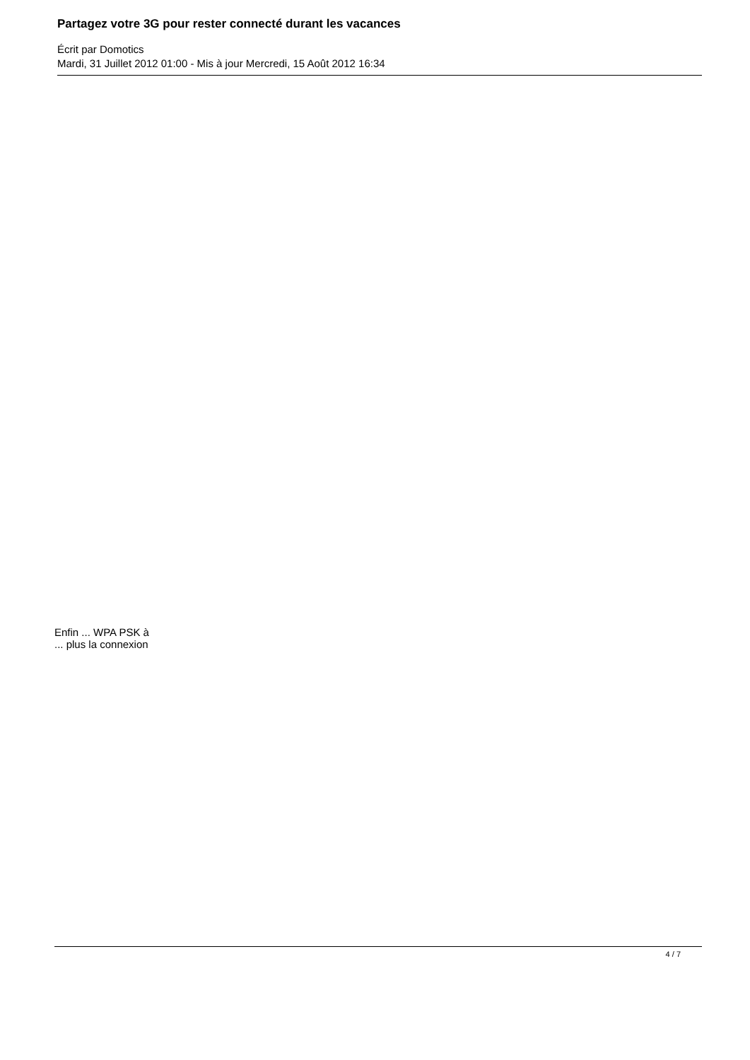Partagez votre 3G pour rester connecté durant les vacances
Écrit par Domotics
Mardi, 31 Juillet 2012 01:00 - Mis à jour Mercredi, 15 Août 2012 16:34
Enfin ... WPA PSK à
... plus la connexion
4 / 7